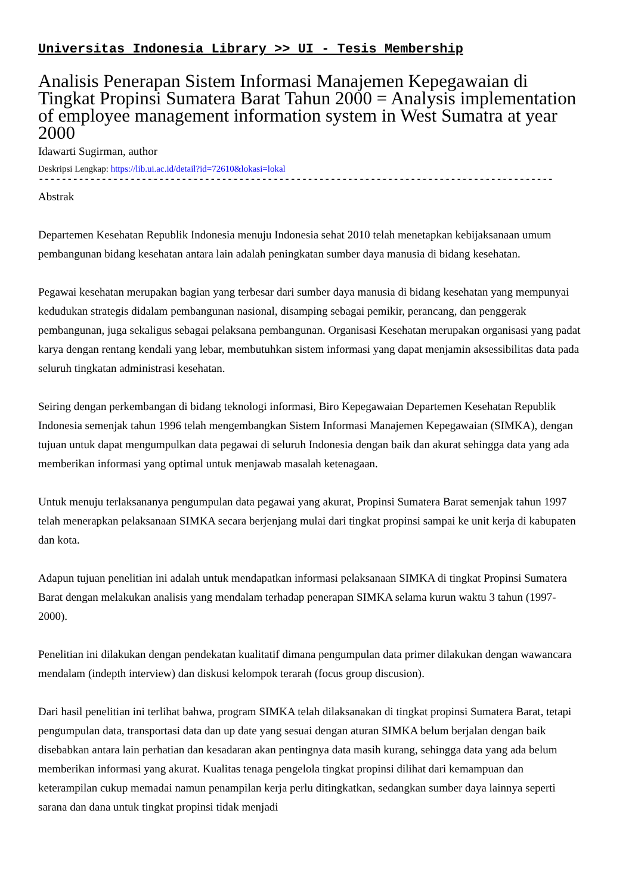Universitas Indonesia Library >> UI - Tesis Membership
Analisis Penerapan Sistem Informasi Manajemen Kepegawaian di Tingkat Propinsi Sumatera Barat Tahun 2000 = Analysis implementation of employee management information system in West Sumatra at year 2000
Idawarti Sugirman, author
Deskripsi Lengkap: https://lib.ui.ac.id/detail?id=72610&lokasi=lokal
------------------------------------------------------------------------------------------
Abstrak
Departemen Kesehatan Republik Indonesia menuju Indonesia sehat 2010 telah menetapkan kebijaksanaan umum pembangunan bidang kesehatan antara lain adalah peningkatan sumber daya manusia di bidang kesehatan.
Pegawai kesehatan merupakan bagian yang terbesar dari sumber daya manusia di bidang kesehatan yang mempunyai kedudukan strategis didalam pembangunan nasional, disamping sebagai pemikir, perancang, dan penggerak pembangunan, juga sekaligus sebagai pelaksana pembangunan. Organisasi Kesehatan merupakan organisasi yang padat karya dengan rentang kendali yang lebar, membutuhkan sistem informasi yang dapat menjamin aksessibilitas data pada seluruh tingkatan administrasi kesehatan.
Seiring dengan perkembangan di bidang teknologi informasi, Biro Kepegawaian Departemen Kesehatan Republik Indonesia semenjak tahun 1996 telah mengembangkan Sistem Informasi Manajemen Kepegawaian (SIMKA), dengan tujuan untuk dapat mengumpulkan data pegawai di seluruh Indonesia dengan baik dan akurat sehingga data yang ada memberikan informasi yang optimal untuk menjawab masalah ketenagaan.
Untuk menuju terlaksananya pengumpulan data pegawai yang akurat, Propinsi Sumatera Barat semenjak tahun 1997 telah menerapkan pelaksanaan SIMKA secara berjenjang mulai dari tingkat propinsi sampai ke unit kerja di kabupaten dan kota.
Adapun tujuan penelitian ini adalah untuk mendapatkan informasi pelaksanaan SIMKA di tingkat Propinsi Sumatera Barat dengan melakukan analisis yang mendalam terhadap penerapan SIMKA selama kurun waktu 3 tahun (1997-2000).
Penelitian ini dilakukan dengan pendekatan kualitatif dimana pengumpulan data primer dilakukan dengan wawancara mendalam (indepth interview) dan diskusi kelompok terarah (focus group discusion).
Dari hasil penelitian ini terlihat bahwa, program SIMKA telah dilaksanakan di tingkat propinsi Sumatera Barat, tetapi pengumpulan data, transportasi data dan up date yang sesuai dengan aturan SIMKA belum berjalan dengan baik disebabkan antara lain perhatian dan kesadaran akan pentingnya data masih kurang, sehingga data yang ada belum memberikan informasi yang akurat. Kualitas tenaga pengelola tingkat propinsi dilihat dari kemampuan dan keterampilan cukup memadai namun penampilan kerja perlu ditingkatkan, sedangkan sumber daya lainnya seperti sarana dan dana untuk tingkat propinsi tidak menjadi